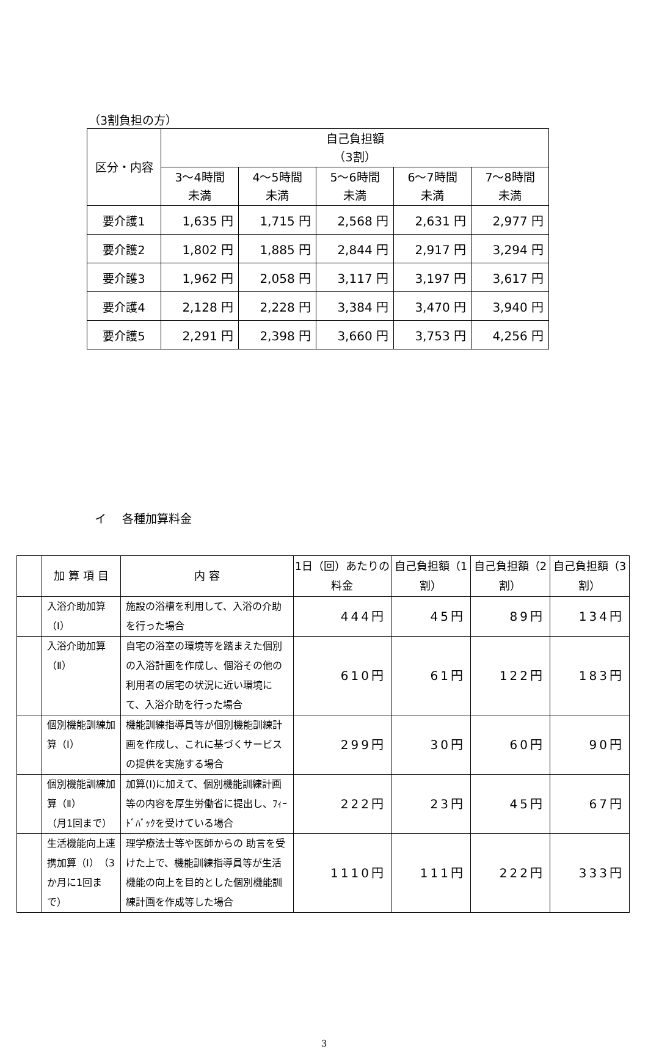（3割負担の方）
| 区分・内容 | 自己負担額 （3割） | | | | |
| --- | --- | --- | --- | --- | --- |
| | 3～4時間 未満 | 4～5時間 未満 | 5～6時間 未満 | 6～7時間 未満 | 7～8時間 未満 |
| 要介護1 | 1,635 円 | 1,715 円 | 2,568 円 | 2,631 円 | 2,977 円 |
| 要介護2 | 1,802 円 | 1,885 円 | 2,844 円 | 2,917 円 | 3,294 円 |
| 要介護3 | 1,962 円 | 2,058 円 | 3,117 円 | 3,197 円 | 3,617 円 |
| 要介護4 | 2,128 円 | 2,228 円 | 3,384 円 | 3,470 円 | 3,940 円 |
| 要介護5 | 2,291 円 | 2,398 円 | 3,660 円 | 3,753 円 | 4,256 円 |
イ 各種加算料金
| | 加 算 項 目 | 内 容 | 1日（回）あたりの料金 | 自己負担額（1割） | 自己負担額（2割） | 自己負担額（3割） |
| --- | --- | --- | --- | --- | --- | --- |
| | 入浴介助加算（Ⅰ） | 施設の浴槽を利用して、入浴の介助を行った場合 | 444円 | 45円 | 89円 | 134円 |
| | 入浴介助加算（Ⅱ） | 自宅の浴室の環境等を踏まえた個別の入浴計画を作成し、個浴その他の利用者の居宅の状況に近い環境にて、入浴介助を行った場合 | 610円 | 61円 | 122円 | 183円 |
| | 個別機能訓練加算（Ⅰ） | 機能訓練指導員等が個別機能訓練計画を作成し、これに基づくサービスの提供を実施する場合 | 299円 | 30円 | 60円 | 90円 |
| | 個別機能訓練加算（Ⅱ） （月1回まで） | 加算(Ⅰ)に加えて、個別機能訓練計画等の内容を厚生労働省に提出し、ﾌｨｰﾄﾞﾊﾞｯｸを受けている場合 | 222円 | 23円 | 45円 | 67円 |
| | 生活機能向上連携加算（Ⅰ）（3か月に1回まで） | 理学療法士等や医師からの 助言を受けた上で、機能訓練指導員等が生活機能の向上を目的とした個別機能訓練計画を作成等した場合 | 1110円 | 111円 | 222円 | 333円 |
3